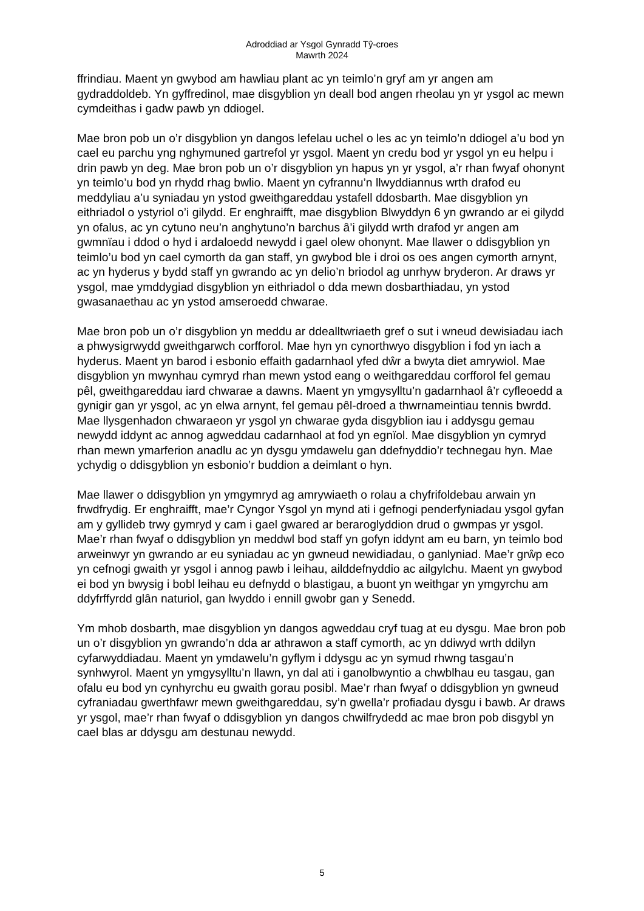Adroddiad ar Ysgol Gynradd Tŷ-croes
Mawrth 2024
ffrindiau. Maent yn gwybod am hawliau plant ac yn teimlo’n gryf am yr angen am gydraddoldeb. Yn gyffredinol, mae disgyblion yn deall bod angen rheolau yn yr ysgol ac mewn cymdeithas i gadw pawb yn ddiogel.
Mae bron pob un o’r disgyblion yn dangos lefelau uchel o les ac yn teimlo’n ddiogel a’u bod yn cael eu parchu yng nghymuned gartrefol yr ysgol. Maent yn credu bod yr ysgol yn eu helpu i drin pawb yn deg. Mae bron pob un o’r disgyblion yn hapus yn yr ysgol, a’r rhan fwyaf ohonynt yn teimlo’u bod yn rhydd rhag bwlio. Maent yn cyfrannu’n llwyddiannus wrth drafod eu meddyliau a’u syniadau yn ystod gweithgareddau ystafell ddosbarth. Mae disgyblion yn eithriadol o ystyriol o’i gilydd. Er enghraifft, mae disgyblion Blwyddyn 6 yn gwrando ar ei gilydd yn ofalus, ac yn cytuno neu’n anghytuno’n barchus â’i gilydd wrth drafod yr angen am gwmnïau i ddod o hyd i ardaloedd newydd i gael olew ohonynt. Mae llawer o ddisgyblion yn teimlo’u bod yn cael cymorth da gan staff, yn gwybod ble i droi os oes angen cymorth arnynt, ac yn hyderus y bydd staff yn gwrando ac yn delio’n briodol ag unrhyw bryderon. Ar draws yr ysgol, mae ymddygiad disgyblion yn eithriadol o dda mewn dosbarthiadau, yn ystod gwasanaethau ac yn ystod amseroedd chwarae.
Mae bron pob un o’r disgyblion yn meddu ar ddealltwriaeth gref o sut i wneud dewisiadau iach a phwysigrwydd gweithgarwch corfforol. Mae hyn yn cynorthwyo disgyblion i fod yn iach a hyderus. Maent yn barod i esbonio effaith gadarnhaol yfed dŵr a bwyta diet amrywiol. Mae disgyblion yn mwynhau cymryd rhan mewn ystod eang o weithgareddau corfforol fel gemau pêl, gweithgareddau iard chwarae a dawns. Maent yn ymgysylltu’n gadarnhaol â’r cyfleoedd a gynigir gan yr ysgol, ac yn elwa arnynt, fel gemau pêl-droed a thwrnameintiau tennis bwrdd. Mae llysgenhadon chwaraeon yr ysgol yn chwarae gyda disgyblion iau i addysgu gemau newydd iddynt ac annog agweddau cadarnhaol at fod yn egnïol. Mae disgyblion yn cymryd rhan mewn ymarferion anadlu ac yn dysgu ymdawelu gan ddefnyddio’r technegau hyn. Mae ychydig o ddisgyblion yn esbonio’r buddion a deimlant o hyn.
Mae llawer o ddisgyblion yn ymgymryd ag amrywiaeth o rolau a chyfrifoldebau arwain yn frwdfrydig. Er enghraifft, mae’r Cyngor Ysgol yn mynd ati i gefnogi penderfyniadau ysgol gyfan am y gyllideb trwy gymryd y cam i gael gwared ar beraroglyddion drud o gwmpas yr ysgol. Mae’r rhan fwyaf o ddisgyblion yn meddwl bod staff yn gofyn iddynt am eu barn, yn teimlo bod arweinwyr yn gwrando ar eu syniadau ac yn gwneud newidiadau, o ganlyniad. Mae’r grŵp eco yn cefnogi gwaith yr ysgol i annog pawb i leihau, ailddefnyddio ac ailgylchu. Maent yn gwybod ei bod yn bwysig i bobl leihau eu defnydd o blastigau, a buont yn weithgar yn ymgyrchu am ddyfrffyrdd glân naturiol, gan lwyddo i ennill gwobr gan y Senedd.
Ym mhob dosbarth, mae disgyblion yn dangos agweddau cryf tuag at eu dysgu. Mae bron pob un o’r disgyblion yn gwrando’n dda ar athrawon a staff cymorth, ac yn ddiwyd wrth ddilyn cyfarwyddiadau. Maent yn ymdawelu’n gyflym i ddysgu ac yn symud rhwng tasgau’n synhwyrol. Maent yn ymgysylltu’n llawn, yn dal ati i ganolbwyntio a chwblhau eu tasgau, gan ofalu eu bod yn cynhyrchu eu gwaith gorau posibl. Mae’r rhan fwyaf o ddisgyblion yn gwneud cyfraniadau gwerthfawr mewn gweithgareddau, sy’n gwella’r profiadau dysgu i bawb. Ar draws yr ysgol, mae’r rhan fwyaf o ddisgyblion yn dangos chwilfrydedd ac mae bron pob disgybl yn cael blas ar ddysgu am destunau newydd.
5